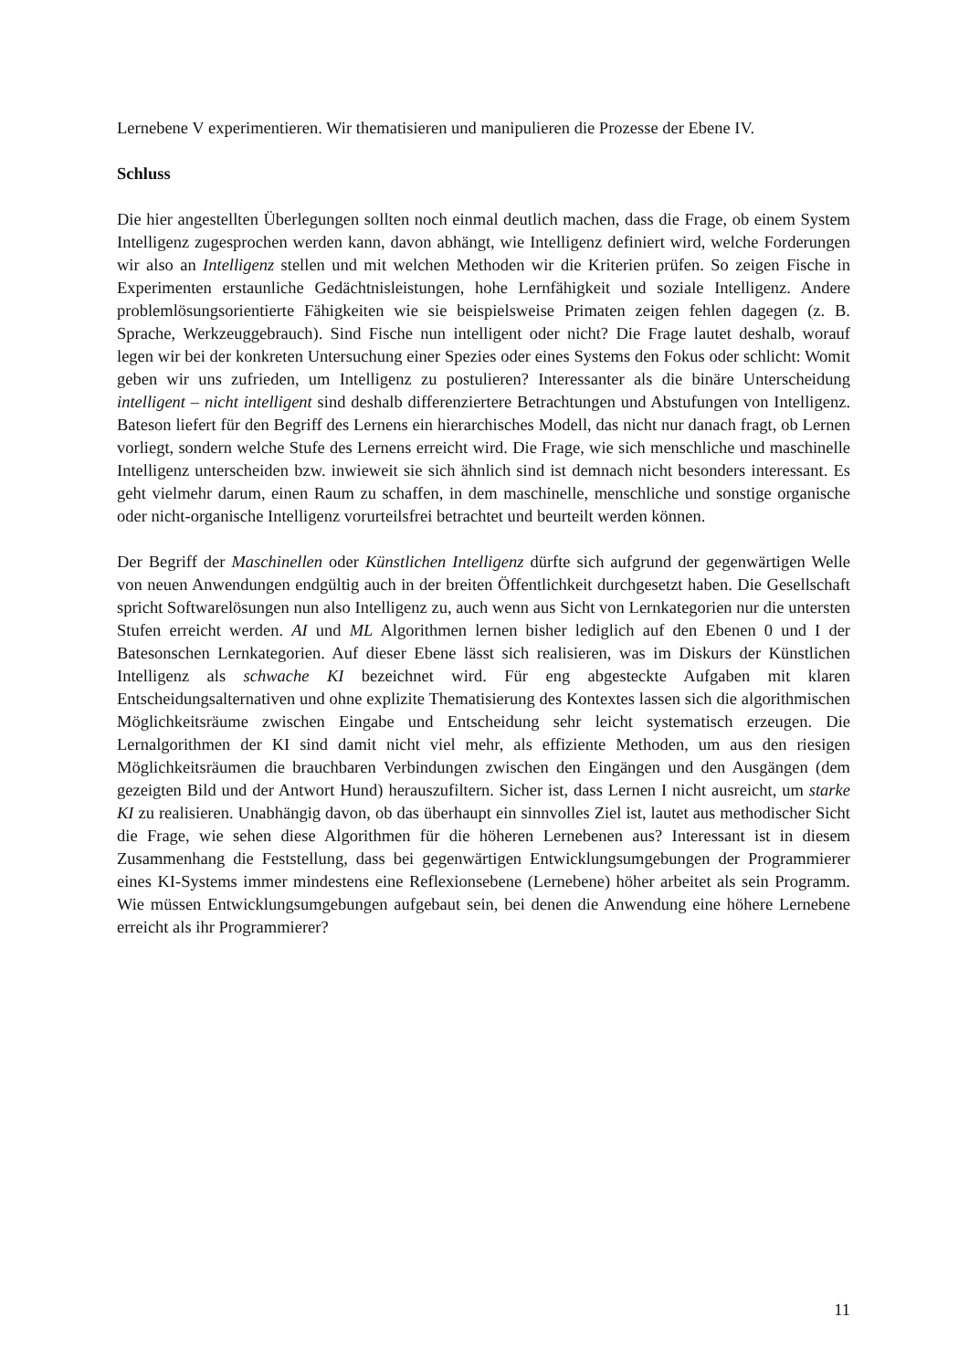Lernebene V experimentieren. Wir thematisieren und manipulieren die Prozesse der Ebene IV.
Schluss
Die hier angestellten Überlegungen sollten noch einmal deutlich machen, dass die Frage, ob einem System Intelligenz zugesprochen werden kann, davon abhängt, wie Intelligenz definiert wird, welche Forderungen wir also an Intelligenz stellen und mit welchen Methoden wir die Kriterien prüfen. So zeigen Fische in Experimenten erstaunliche Gedächtnisleistungen, hohe Lernfähigkeit und soziale Intelligenz. Andere problemlösungsorientierte Fähigkeiten wie sie beispielsweise Primaten zeigen fehlen dagegen (z. B. Sprache, Werkzeuggebrauch). Sind Fische nun intelligent oder nicht? Die Frage lautet deshalb, worauf legen wir bei der konkreten Untersuchung einer Spezies oder eines Systems den Fokus oder schlicht: Womit geben wir uns zufrieden, um Intelligenz zu postulieren? Interessanter als die binäre Unterscheidung intelligent – nicht intelligent sind deshalb differenziertere Betrachtungen und Abstufungen von Intelligenz. Bateson liefert für den Begriff des Lernens ein hierarchisches Modell, das nicht nur danach fragt, ob Lernen vorliegt, sondern welche Stufe des Lernens erreicht wird. Die Frage, wie sich menschliche und maschinelle Intelligenz unterscheiden bzw. inwieweit sie sich ähnlich sind ist demnach nicht besonders interessant. Es geht vielmehr darum, einen Raum zu schaffen, in dem maschinelle, menschliche und sonstige organische oder nicht-organische Intelligenz vorurteilsfrei betrachtet und beurteilt werden können.
Der Begriff der Maschinellen oder Künstlichen Intelligenz dürfte sich aufgrund der gegenwärtigen Welle von neuen Anwendungen endgültig auch in der breiten Öffentlichkeit durchgesetzt haben. Die Gesellschaft spricht Softwarelösungen nun also Intelligenz zu, auch wenn aus Sicht von Lernkategorien nur die untersten Stufen erreicht werden. AI und ML Algorithmen lernen bisher lediglich auf den Ebenen 0 und I der Batesonschen Lernkategorien. Auf dieser Ebene lässt sich realisieren, was im Diskurs der Künstlichen Intelligenz als schwache KI bezeichnet wird. Für eng abgesteckte Aufgaben mit klaren Entscheidungsalternativen und ohne explizite Thematisierung des Kontextes lassen sich die algorithmischen Möglichkeitsräume zwischen Eingabe und Entscheidung sehr leicht systematisch erzeugen. Die Lernalgorithmen der KI sind damit nicht viel mehr, als effiziente Methoden, um aus den riesigen Möglichkeitsräumen die brauchbaren Verbindungen zwischen den Eingängen und den Ausgängen (dem gezeigten Bild und der Antwort Hund) herauszufiltern. Sicher ist, dass Lernen I nicht ausreicht, um starke KI zu realisieren. Unabhängig davon, ob das überhaupt ein sinnvolles Ziel ist, lautet aus methodischer Sicht die Frage, wie sehen diese Algorithmen für die höheren Lernebenen aus? Interessant ist in diesem Zusammenhang die Feststellung, dass bei gegenwärtigen Entwicklungsumgebungen der Programmierer eines KI-Systems immer mindestens eine Reflexionsebene (Lernebene) höher arbeitet als sein Programm. Wie müssen Entwicklungsumgebungen aufgebaut sein, bei denen die Anwendung eine höhere Lernebene erreicht als ihr Programmierer?
11